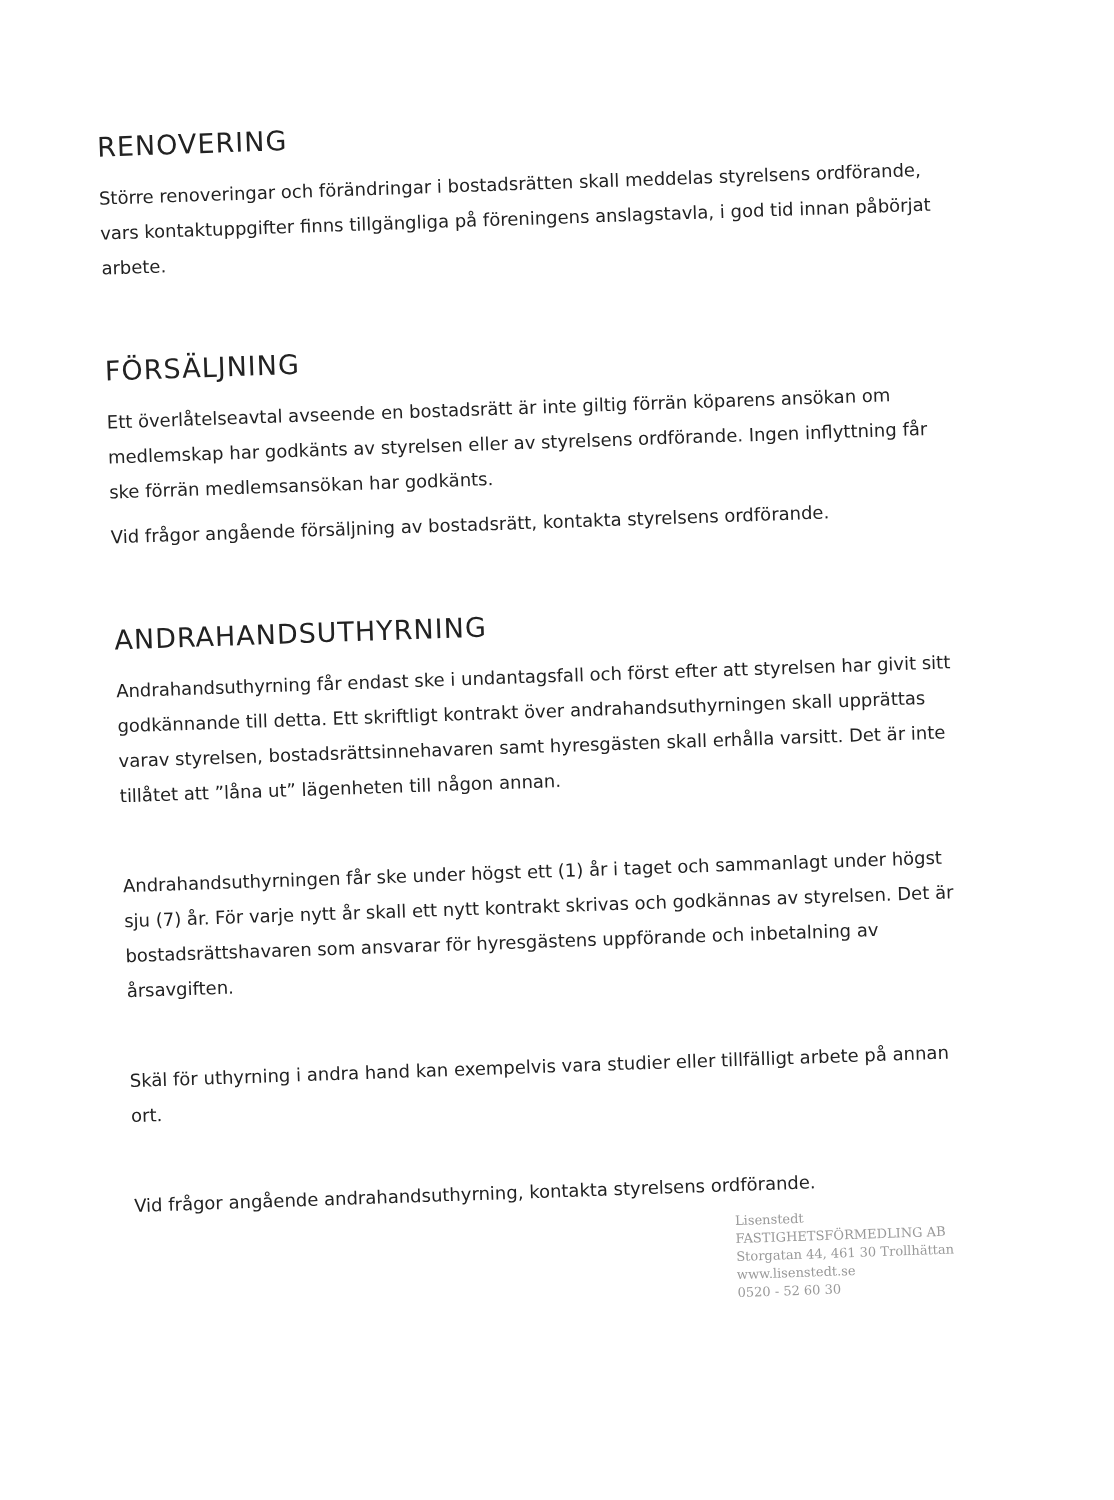RENOVERING
Större renoveringar och förändringar i bostadsrätten skall meddelas styrelsens ordförande, vars kontaktuppgifter finns tillgängliga på föreningens anslagstavla, i god tid innan påbörjat arbete.
FÖRSÄLJNING
Ett överlåtelseavtal avseende en bostadsrätt är inte giltig förrän köparens ansökan om medlemskap har godkänts av styrelsen eller av styrelsens ordförande. Ingen inflyttning får ske förrän medlemsansökan har godkänts.
Vid frågor angående försäljning av bostadsrätt, kontakta styrelsens ordförande.
ANDRAHANDSUTHYRNING
Andrahandsuthyrning får endast ske i undantagsfall och först efter att styrelsen har givit sitt godkännande till detta. Ett skriftligt kontrakt över andrahandsuthyrningen skall upprättas varav styrelsen, bostadsrättsinnehavaren samt hyresgästen skall erhålla varsitt. Det är inte tillåtet att ”låna ut” lägenheten till någon annan.
Andrahandsuthyrningen får ske under högst ett (1) år i taget och sammanlagt under högst sju (7) år. För varje nytt år skall ett nytt kontrakt skrivas och godkännas av styrelsen. Det är bostadsrättshavaren som ansvarar för hyresgästens uppförande och inbetalning av årsavgiften.
Skäl för uthyrning i andra hand kan exempelvis vara studier eller tillfälligt arbete på annan ort.
Vid frågor angående andrahandsuthyrning, kontakta styrelsens ordförande.
Lisenstedt
FASTIGHETSFÖRMEDLING AB
Storgatan 44, 461 30 Trollhättan
www.lisenstedt.se
0520 - 52 60 30